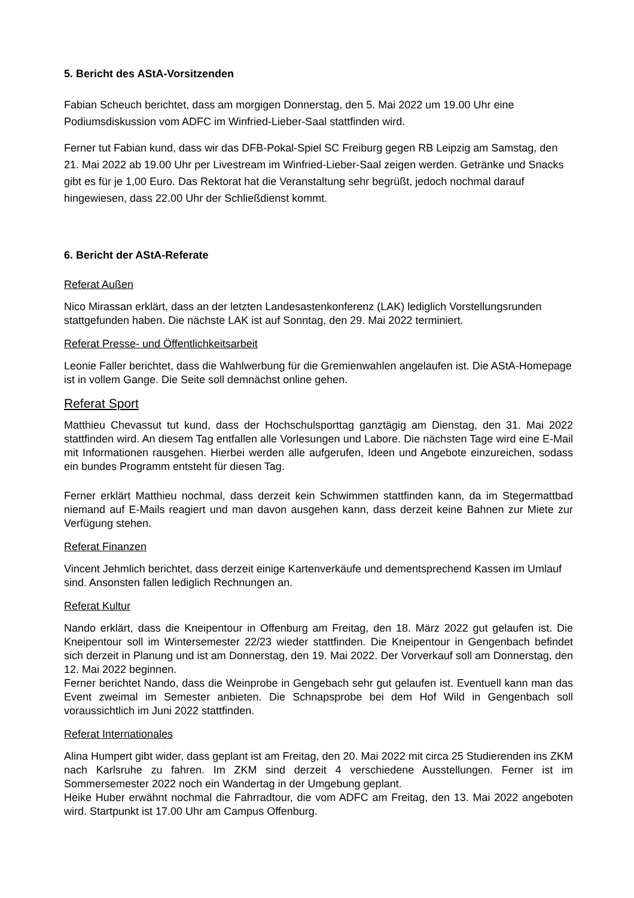5. Bericht des AStA-Vorsitzenden
Fabian Scheuch berichtet, dass am morgigen Donnerstag, den 5. Mai 2022 um 19.00 Uhr eine Podiumsdiskussion vom ADFC im Winfried-Lieber-Saal stattfinden wird.
Ferner tut Fabian kund, dass wir das DFB-Pokal-Spiel SC Freiburg gegen RB Leipzig am Samstag, den 21. Mai 2022 ab 19.00 Uhr per Livestream im Winfried-Lieber-Saal zeigen werden. Getränke und Snacks gibt es für je 1,00 Euro. Das Rektorat hat die Veranstaltung sehr begrüßt, jedoch nochmal darauf hingewiesen, dass 22.00 Uhr der Schließdienst kommt.
6. Bericht der AStA-Referate
Referat Außen
Nico Mirassan erklärt, dass an der letzten Landesastenkonferenz (LAK) lediglich Vorstellungsrunden stattgefunden haben. Die nächste LAK ist auf Sonntag, den 29. Mai 2022 terminiert.
Referat Presse- und Öffentlichkeitsarbeit
Leonie Faller berichtet, dass die Wahlwerbung für die Gremienwahlen angelaufen ist. Die AStA-Homepage ist in vollem Gange. Die Seite soll demnächst online gehen.
Referat Sport
Matthieu Chevassut tut kund, dass der Hochschulsporttag ganztägig am Dienstag, den 31. Mai 2022 stattfinden wird. An diesem Tag entfallen alle Vorlesungen und Labore. Die nächsten Tage wird eine E-Mail mit Informationen rausgehen. Hierbei werden alle aufgerufen, Ideen und Angebote einzureichen, sodass ein bundes Programm entsteht für diesen Tag.
Ferner erklärt Matthieu nochmal, dass derzeit kein Schwimmen stattfinden kann, da im Stegermattbad niemand auf E-Mails reagiert und man davon ausgehen kann, dass derzeit keine Bahnen zur Miete zur Verfügung stehen.
Referat Finanzen
Vincent Jehmlich berichtet, dass derzeit einige Kartenverkäufe und dementsprechend Kassen im Umlauf sind. Ansonsten fallen lediglich Rechnungen an.
Referat Kultur
Nando erklärt, dass die Kneipentour in Offenburg am Freitag, den 18. März 2022 gut gelaufen ist. Die Kneipentour soll im Wintersemester 22/23 wieder stattfinden. Die Kneipentour in Gengenbach befindet sich derzeit in Planung und ist am Donnerstag, den 19. Mai 2022. Der Vorverkauf soll am Donnerstag, den 12. Mai 2022 beginnen.
Ferner berichtet Nando, dass die Weinprobe in Gengebach sehr gut gelaufen ist. Eventuell kann man das Event zweimal im Semester anbieten. Die Schnapsprobe bei dem Hof Wild in Gengenbach soll voraussichtlich im Juni 2022 stattfinden.
Referat Internationales
Alina Humpert gibt wider, dass geplant ist am Freitag, den 20. Mai 2022 mit circa 25 Studierenden ins ZKM nach Karlsruhe zu fahren. Im ZKM sind derzeit 4 verschiedene Ausstellungen. Ferner ist im Sommersemester 2022 noch ein Wandertag in der Umgebung geplant.
Heike Huber erwähnt nochmal die Fahrradtour, die vom ADFC am Freitag, den 13. Mai 2022 angeboten wird. Startpunkt ist 17.00 Uhr am Campus Offenburg.